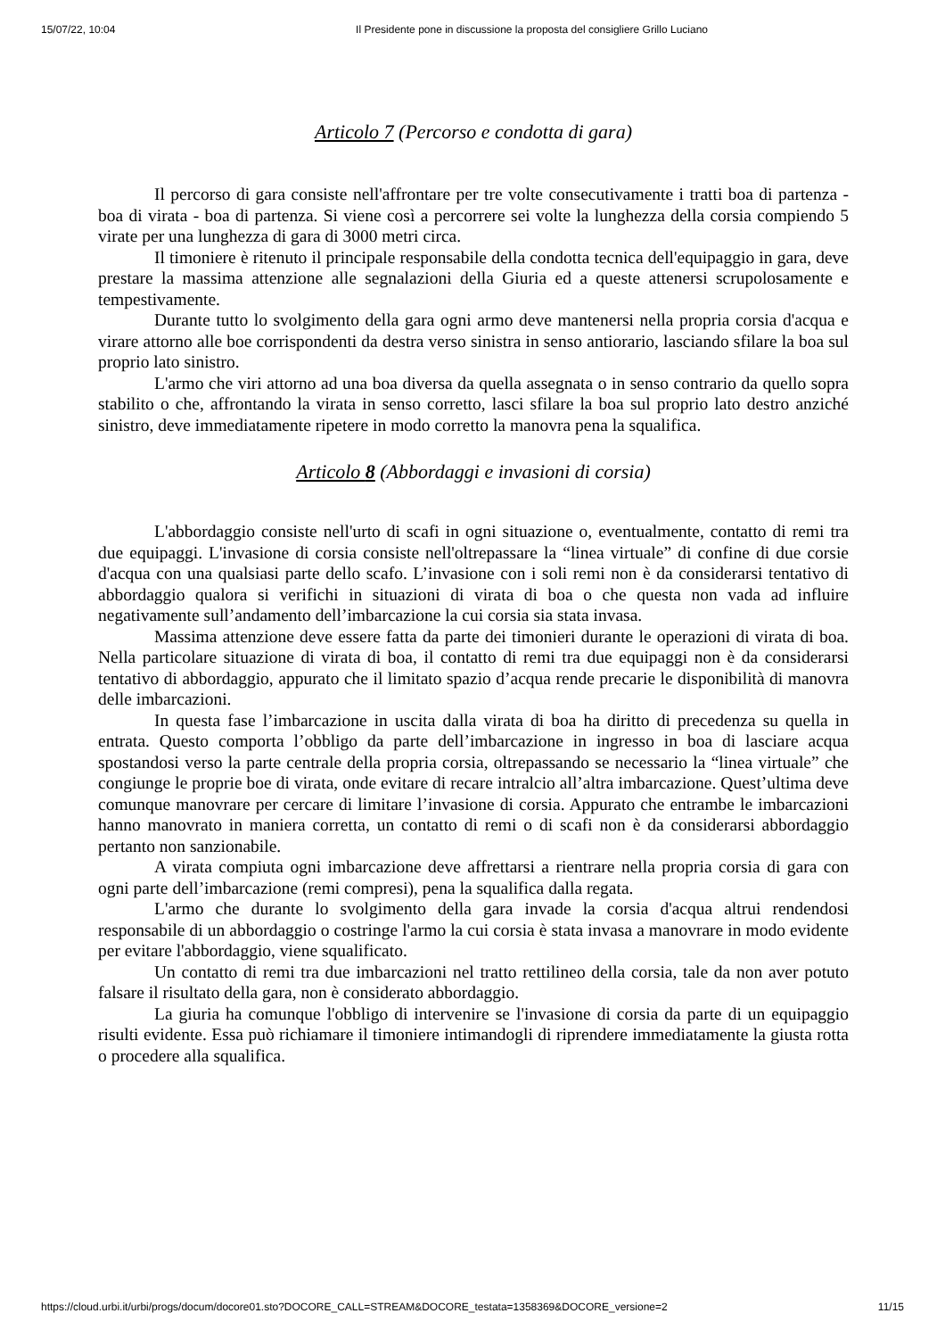15/07/22, 10:04 Il Presidente pone in discussione la proposta del consigliere Grillo Luciano
Articolo 7 (Percorso e condotta di gara)
Il percorso di gara consiste nell'affrontare per tre volte consecutivamente i tratti boa di partenza - boa di virata - boa di partenza. Si viene così a percorrere sei volte la lunghezza della corsia compiendo 5 virate per una lunghezza di gara di 3000 metri circa.
Il timoniere è ritenuto il principale responsabile della condotta tecnica dell'equipaggio in gara, deve prestare la massima attenzione alle segnalazioni della Giuria ed a queste attenersi scrupolosamente e tempestivamente.
Durante tutto lo svolgimento della gara ogni armo deve mantenersi nella propria corsia d'acqua e virare attorno alle boe corrispondenti da destra verso sinistra in senso antiorario, lasciando sfilare la boa sul proprio lato sinistro.
L'armo che viri attorno ad una boa diversa da quella assegnata o in senso contrario da quello sopra stabilito o che, affrontando la virata in senso corretto, lasci sfilare la boa sul proprio lato destro anziché sinistro, deve immediatamente ripetere in modo corretto la manovra pena la squalifica.
Articolo 8 (Abbordaggi e invasioni di corsia)
L'abbordaggio consiste nell'urto di scafi in ogni situazione o, eventualmente, contatto di remi tra due equipaggi. L'invasione di corsia consiste nell'oltrepassare la “linea virtuale” di confine di due corsie d'acqua con una qualsiasi parte dello scafo. L’invasione con i soli remi non è da considerarsi tentativo di abbordaggio qualora si verifichi in situazioni di virata di boa o che questa non vada ad influire negativamente sull’andamento dell’imbarcazione la cui corsia sia stata invasa.
Massima attenzione deve essere fatta da parte dei timonieri durante le operazioni di virata di boa. Nella particolare situazione di virata di boa, il contatto di remi tra due equipaggi non è da considerarsi tentativo di abbordaggio, appurato che il limitato spazio d’acqua rende precarie le disponibilità di manovra delle imbarcazioni.
In questa fase l’imbarcazione in uscita dalla virata di boa ha diritto di precedenza su quella in entrata. Questo comporta l’obbligo da parte dell’imbarcazione in ingresso in boa di lasciare acqua spostandosi verso la parte centrale della propria corsia, oltrepassando se necessario la “linea virtuale” che congiunge le proprie boe di virata, onde evitare di recare intralcio all’altra imbarcazione. Quest’ultima deve comunque manovrare per cercare di limitare l’invasione di corsia. Appurato che entrambe le imbarcazioni hanno manovrato in maniera corretta, un contatto di remi o di scafi non è da considerarsi abbordaggio pertanto non sanzionabile.
A virata compiuta ogni imbarcazione deve affrettarsi a rientrare nella propria corsia di gara con ogni parte dell’imbarcazione (remi compresi), pena la squalifica dalla regata.
L'armo che durante lo svolgimento della gara invade la corsia d'acqua altrui rendendosi responsabile di un abbordaggio o costringe l'armo la cui corsia è stata invasa a manovrare in modo evidente per evitare l'abbordaggio, viene squalificato.
Un contatto di remi tra due imbarcazioni nel tratto rettilineo della corsia, tale da non aver potuto falsare il risultato della gara, non è considerato abbordaggio.
La giuria ha comunque l'obbligo di intervenire se l'invasione di corsia da parte di un equipaggio risulti evidente. Essa può richiamare il timoniere intimandogli di riprendere immediatamente la giusta rotta o procedere alla squalifica.
https://cloud.urbi.it/urbi/progs/docum/docore01.sto?DOCORE_CALL=STREAM&DOCORE_testata=1358369&DOCORE_versione=2 11/15